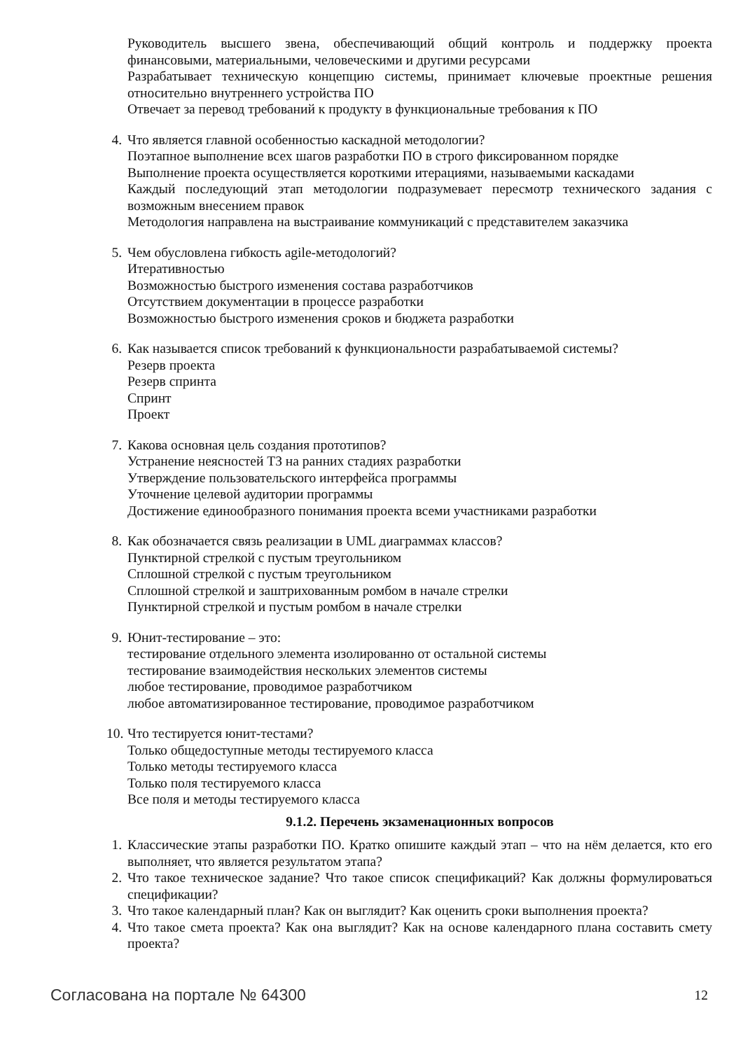Руководитель высшего звена, обеспечивающий общий контроль и поддержку проекта финансовыми, материальными, человеческими и другими ресурсами
Разрабатывает техническую концепцию системы, принимает ключевые проектные решения относительно внутреннего устройства ПО
Отвечает за перевод требований к продукту в функциональные требования к ПО
4. Что является главной особенностью каскадной методологии?
Поэтапное выполнение всех шагов разработки ПО в строго фиксированном порядке
Выполнение проекта осуществляется короткими итерациями, называемыми каскадами
Каждый последующий этап методологии подразумевает пересмотр технического задания с возможным внесением правок
Методология направлена на выстраивание коммуникаций с представителем заказчика
5. Чем обусловлена гибкость agile-методологий?
Итеративностью
Возможностью быстрого изменения состава разработчиков
Отсутствием документации в процессе разработки
Возможностью быстрого изменения сроков и бюджета разработки
6. Как называется список требований к функциональности разрабатываемой системы?
Резерв проекта
Резерв спринта
Спринт
Проект
7. Какова основная цель создания прототипов?
Устранение неясностей ТЗ на ранних стадиях разработки
Утверждение пользовательского интерфейса программы
Уточнение целевой аудитории программы
Достижение единообразного понимания проекта всеми участниками разработки
8. Как обозначается связь реализации в UML диаграммах классов?
Пунктирной стрелкой с пустым треугольником
Сплошной стрелкой с пустым треугольником
Сплошной стрелкой и заштрихованным ромбом в начале стрелки
Пунктирной стрелкой и пустым ромбом в начале стрелки
9. Юнит-тестирование – это:
тестирование отдельного элемента изолированно от остальной системы
тестирование взаимодействия нескольких элементов системы
любое тестирование, проводимое разработчиком
любое автоматизированное тестирование, проводимое разработчиком
10. Что тестируется юнит-тестами?
Только общедоступные методы тестируемого класса
Только методы тестируемого класса
Только поля тестируемого класса
Все поля и методы тестируемого класса
9.1.2. Перечень экзаменационных вопросов
1. Классические этапы разработки ПО. Кратко опишите каждый этап – что на нём делается, кто его выполняет, что является результатом этапа?
2. Что такое техническое задание? Что такое список спецификаций? Как должны формулироваться спецификации?
3. Что такое календарный план? Как он выглядит? Как оценить сроки выполнения проекта?
4. Что такое смета проекта? Как она выглядит? Как на основе календарного плана составить смету проекта?
Согласована на портале № 64300 12